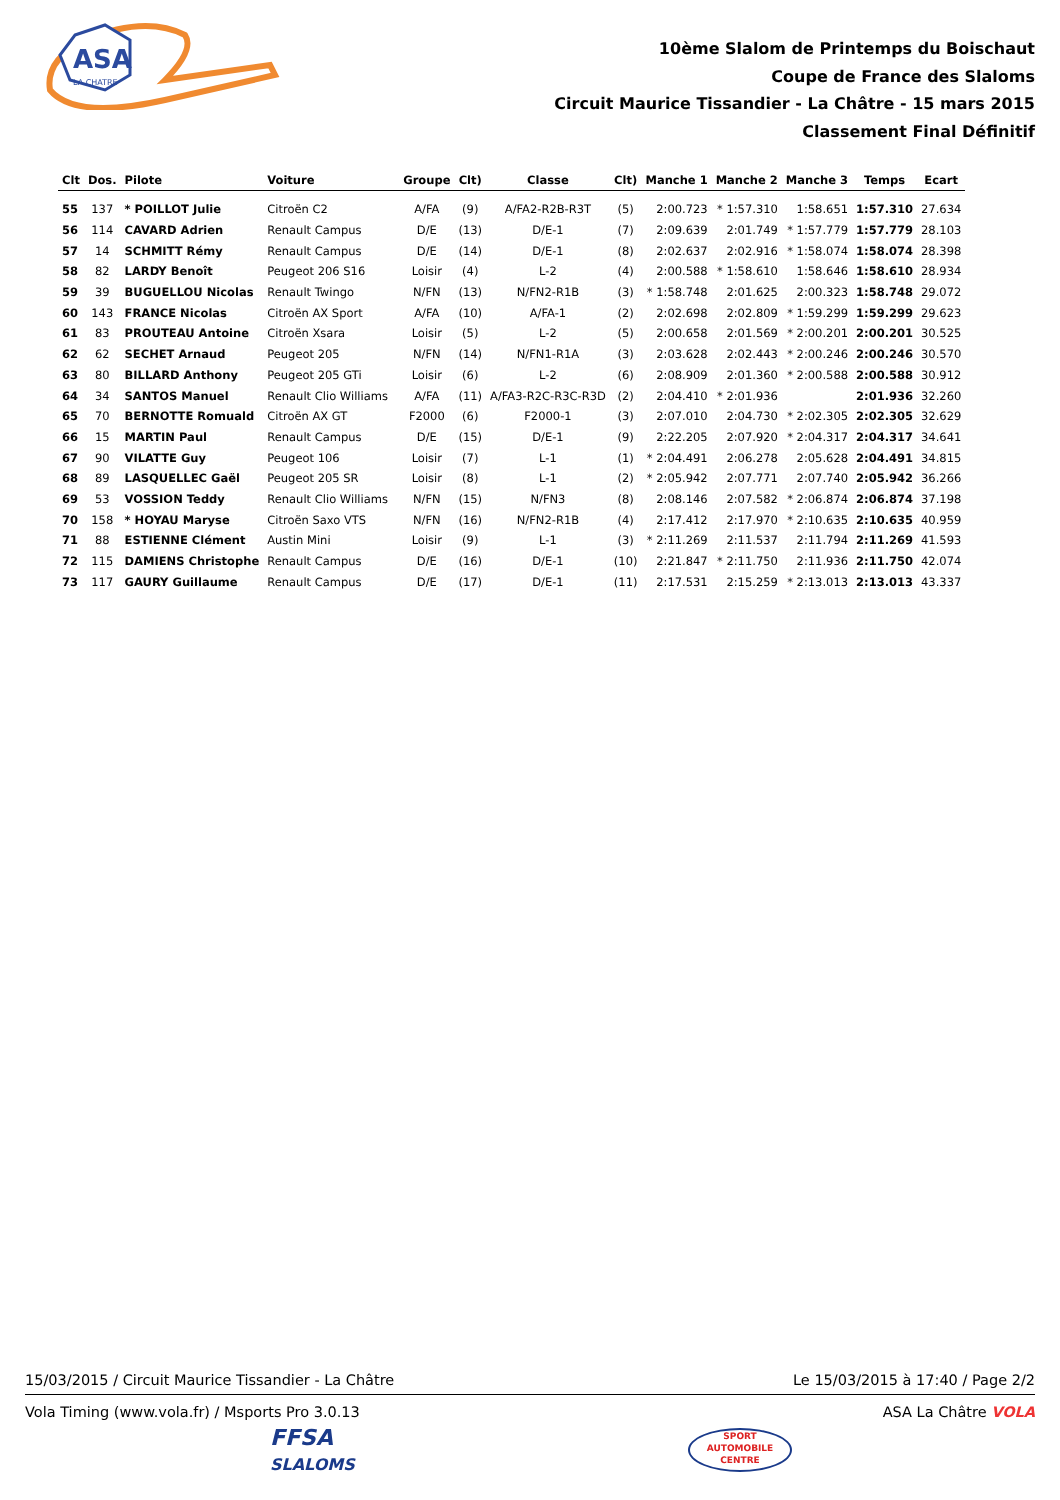ASA
LA CHATRE
10ème Slalom de Printemps du Boischaut
Coupe de France des Slaloms
Circuit Maurice Tissandier - La Châtre - 15 mars 2015
Classement Final Définitif
| Clt | Dos. | Pilote | Voiture | Groupe | Clt) | Classe | Clt) | Manche 1 | Manche 2 | Manche 3 | Temps | Ecart |
| --- | --- | --- | --- | --- | --- | --- | --- | --- | --- | --- | --- | --- |
| 55 | 137 | * POILLOT Julie | Citroën C2 | A/FA | (9) | A/FA2-R2B-R3T | (5) | 2:00.723 | * 1:57.310 | 1:58.651 | 1:57.310 | 27.634 |
| 56 | 114 | CAVARD Adrien | Renault Campus | D/E | (13) | D/E-1 | (7) | 2:09.639 | 2:01.749 | * 1:57.779 | 1:57.779 | 28.103 |
| 57 | 14 | SCHMITT Rémy | Renault Campus | D/E | (14) | D/E-1 | (8) | 2:02.637 | 2:02.916 | * 1:58.074 | 1:58.074 | 28.398 |
| 58 | 82 | LARDY Benoît | Peugeot 206 S16 | Loisir | (4) | L-2 | (4) | 2:00.588 | * 1:58.610 | 1:58.646 | 1:58.610 | 28.934 |
| 59 | 39 | BUGUELLOU Nicolas | Renault Twingo | N/FN | (13) | N/FN2-R1B | (3) | * 1:58.748 | 2:01.625 | 2:00.323 | 1:58.748 | 29.072 |
| 60 | 143 | FRANCE Nicolas | Citroën AX Sport | A/FA | (10) | A/FA-1 | (2) | 2:02.698 | 2:02.809 | * 1:59.299 | 1:59.299 | 29.623 |
| 61 | 83 | PROUTEAU Antoine | Citroën Xsara | Loisir | (5) | L-2 | (5) | 2:00.658 | 2:01.569 | * 2:00.201 | 2:00.201 | 30.525 |
| 62 | 62 | SECHET Arnaud | Peugeot 205 | N/FN | (14) | N/FN1-R1A | (3) | 2:03.628 | 2:02.443 | * 2:00.246 | 2:00.246 | 30.570 |
| 63 | 80 | BILLARD Anthony | Peugeot 205 GTi | Loisir | (6) | L-2 | (6) | 2:08.909 | 2:01.360 | * 2:00.588 | 2:00.588 | 30.912 |
| 64 | 34 | SANTOS Manuel | Renault Clio Williams | A/FA | (11) | A/FA3-R2C-R3C-R3D | (2) | 2:04.410 | * 2:01.936 | | 2:01.936 | 32.260 |
| 65 | 70 | BERNOTTE Romuald | Citroën AX GT | F2000 | (6) | F2000-1 | (3) | 2:07.010 | 2:04.730 | * 2:02.305 | 2:02.305 | 32.629 |
| 66 | 15 | MARTIN Paul | Renault Campus | D/E | (15) | D/E-1 | (9) | 2:22.205 | 2:07.920 | * 2:04.317 | 2:04.317 | 34.641 |
| 67 | 90 | VILATTE Guy | Peugeot 106 | Loisir | (7) | L-1 | (1) | * 2:04.491 | 2:06.278 | 2:05.628 | 2:04.491 | 34.815 |
| 68 | 89 | LASQUELLEC Gaël | Peugeot 205 SR | Loisir | (8) | L-1 | (2) | * 2:05.942 | 2:07.771 | 2:07.740 | 2:05.942 | 36.266 |
| 69 | 53 | VOSSION Teddy | Renault Clio Williams | N/FN | (15) | N/FN3 | (8) | 2:08.146 | 2:07.582 | * 2:06.874 | 2:06.874 | 37.198 |
| 70 | 158 | * HOYAU Maryse | Citroën Saxo VTS | N/FN | (16) | N/FN2-R1B | (4) | 2:17.412 | 2:17.970 | * 2:10.635 | 2:10.635 | 40.959 |
| 71 | 88 | ESTIENNE Clément | Austin Mini | Loisir | (9) | L-1 | (3) | * 2:11.269 | 2:11.537 | 2:11.794 | 2:11.269 | 41.593 |
| 72 | 115 | DAMIENS Christophe | Renault Campus | D/E | (16) | D/E-1 | (10) | 2:21.847 | * 2:11.750 | 2:11.936 | 2:11.750 | 42.074 |
| 73 | 117 | GAURY Guillaume | Renault Campus | D/E | (17) | D/E-1 | (11) | 2:17.531 | 2:15.259 | * 2:13.013 | 2:13.013 | 43.337 |
15/03/2015 / Circuit Maurice Tissandier - La Châtre Le 15/03/2015 à 17:40 / Page 2/2
Vola Timing (www.vola.fr) / Msports Pro 3.0.13 ASA La Châtre VOLA
FFSA
SLALOMS
SPORT AUTOMOBILE CENTRE